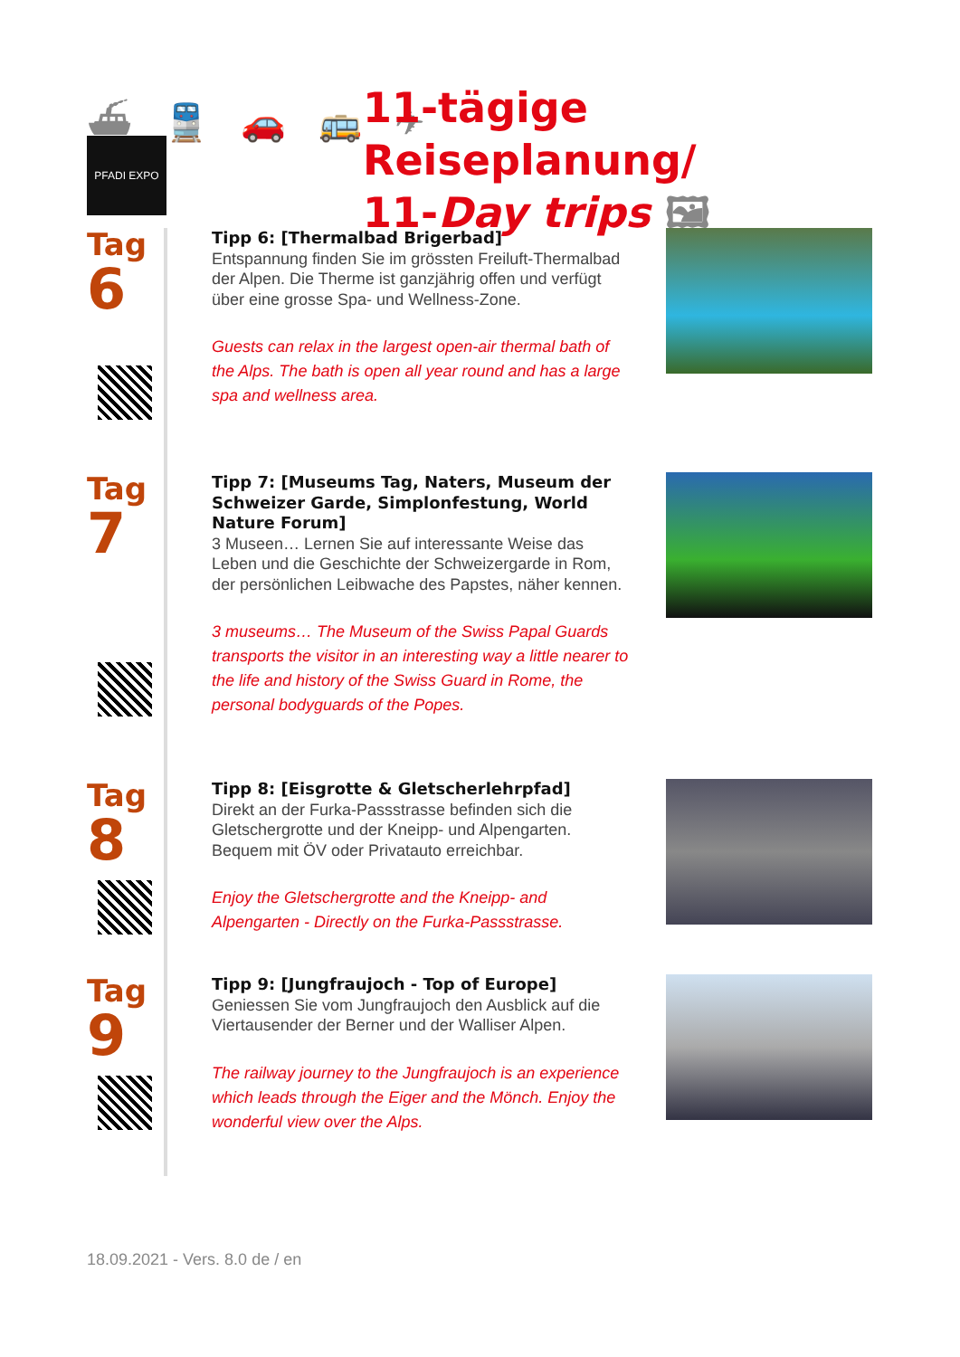⛴ 🚆 🚗 🚌 ✈
11-tägige Reiseplanung/
11-Day trips 🖼
PFADI EXPO
Tag
6
Tipp 6: [Thermalbad Brigerbad]
Entspannung finden Sie im grössten Freiluft-Thermalbad der Alpen. Die Therme ist ganzjährig offen und verfügt über eine grosse Spa- und Wellness-Zone.
Guests can relax in the largest open-air thermal bath of the Alps. The bath is open all year round and has a large spa and wellness area.
Tag
7
Tipp 7: [Museums Tag, Naters, Museum der Schweizer Garde, Simplonfestung, World Nature Forum]
3 Museen… Lernen Sie auf interessante Weise das Leben und die Geschichte der Schweizergarde in Rom, der persönlichen Leibwache des Papstes, näher kennen.
3 museums… The Museum of the Swiss Papal Guards transports the visitor in an interesting way a little nearer to the life and history of the Swiss Guard in Rome, the personal bodyguards of the Popes.
Tag
8
Tipp 8: [Eisgrotte & Gletscherlehrpfad]
Direkt an der Furka-Passstrasse befinden sich die Gletschergrotte und der Kneipp- und Alpengarten. Bequem mit ÖV oder Privatauto erreichbar.
Enjoy the Gletschergrotte and the Kneipp- and Alpengarten - Directly on the Furka-Passstrasse.
Tag
9
Tipp 9: [Jungfraujoch - Top of Europe]
Geniessen Sie vom Jungfraujoch den Ausblick auf die Viertausender der Berner und der Walliser Alpen.
The railway journey to the Jungfraujoch is an experience which leads through the Eiger and the Mönch. Enjoy the wonderful view over the Alps.
18.09.2021 - Vers. 8.0 de / en